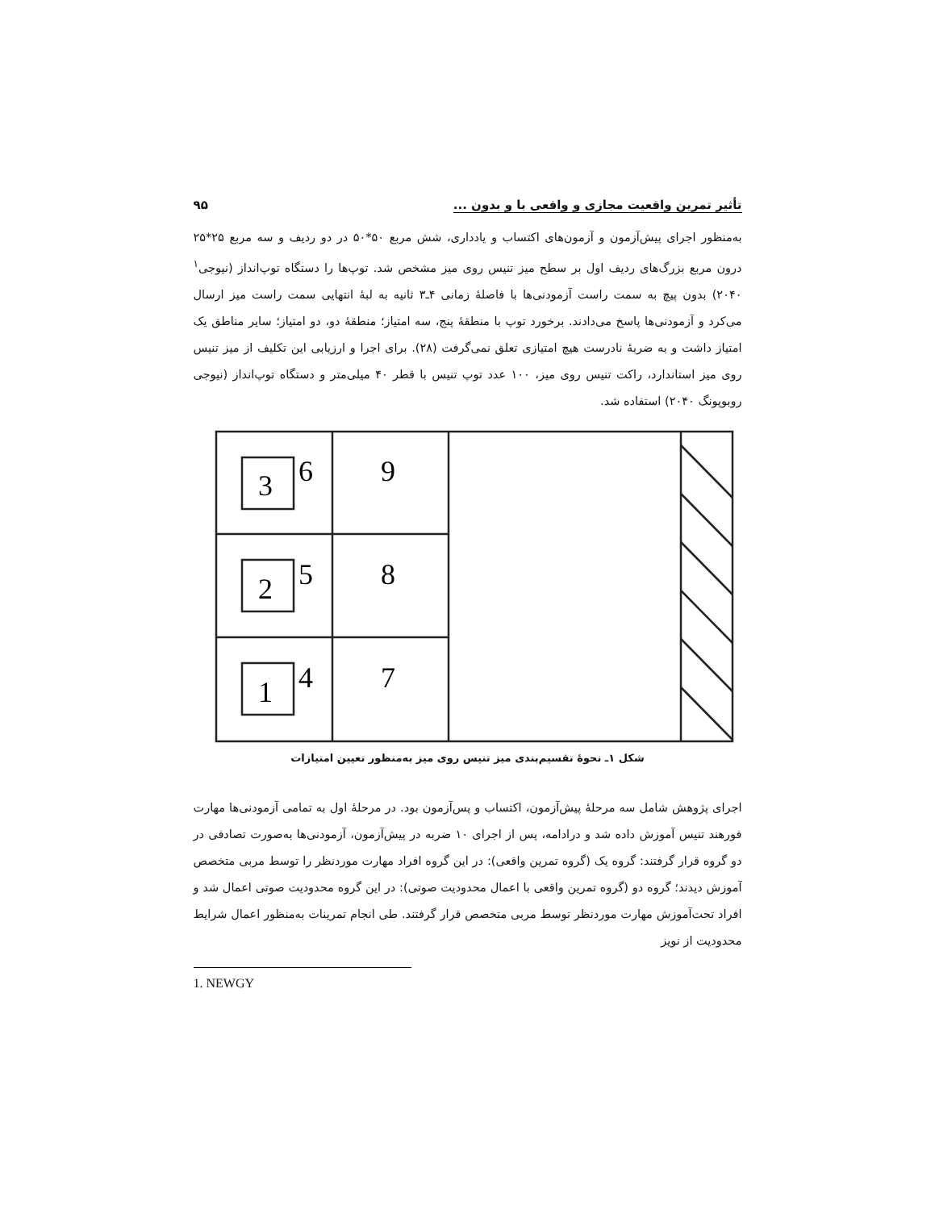تأثیر تمرین واقعیت مجازی و واقعی با و بدون ... ۹۵
به‌منظور اجرای پیش‌آزمون و آزمون‌های اکتساب و یادداری، شش مربع ۵۰*۵۰ در دو ردیف و سه مربع ۲۵*۲۵ درون مربع بزرگ‌های ردیف اول بر سطح میز تنیس روی میز مشخص شد. توپ‌ها را دستگاه توپ‌انداز (نیوجی<sup>۱</sup> ۲۰۴۰) بدون پیچ به سمت راست آزمودنی‌ها با فاصلهٔ زمانی ۴ـ۳ ثانیه به لبهٔ انتهایی سمت راست میز ارسال می‌کرد و آزمودنی‌ها پاسخ می‌دادند. برخورد توپ با منطقهٔ پنج، سه امتیاز؛ منطقهٔ دو، دو امتیاز؛ سایر مناطق یک امتیاز داشت و به ضربهٔ نادرست هیچ امتیازی تعلق نمی‌گرفت (۲۸). برای اجرا و ارزیابی این تکلیف از میز تنیس روی میز استاندارد، راکت تنیس روی میز، ۱۰۰ عدد توپ تنیس با قطر ۴۰ میلی‌متر و دستگاه توپ‌انداز (نیوجی روبوپونگ ۲۰۴۰) استفاده شد.
3
6
9
2
5
8
1
4
7
شکل ۱ـ نحوهٔ تقسیم‌بندی میز تنیس روی میز به‌منظور تعیین امتیازات
اجرای پژوهش شامل سه مرحلهٔ پیش‌آزمون، اکتساب و پس‌آزمون بود. در مرحلهٔ اول به تمامی آزمودنی‌ها مهارت فورهند تنیس آموزش داده شد و درادامه، پس از اجرای ۱۰ ضربه در پیش‌آزمون، آزمودنی‌ها به‌صورت تصادفی در دو گروه قرار گرفتند: گروه یک (گروه تمرین واقعی): در این گروه افراد مهارت موردنظر را توسط مربی متخصص آموزش دیدند؛ گروه دو (گروه تمرین واقعی با اعمال محدودیت صوتی): در این گروه محدودیت صوتی اعمال شد و افراد تحت‌آموزش مهارت موردنظر توسط مربی متخصص قرار گرفتند. طی انجام تمرینات به‌منظور اعمال شرایط محدودیت از نویز
1. NEWGY